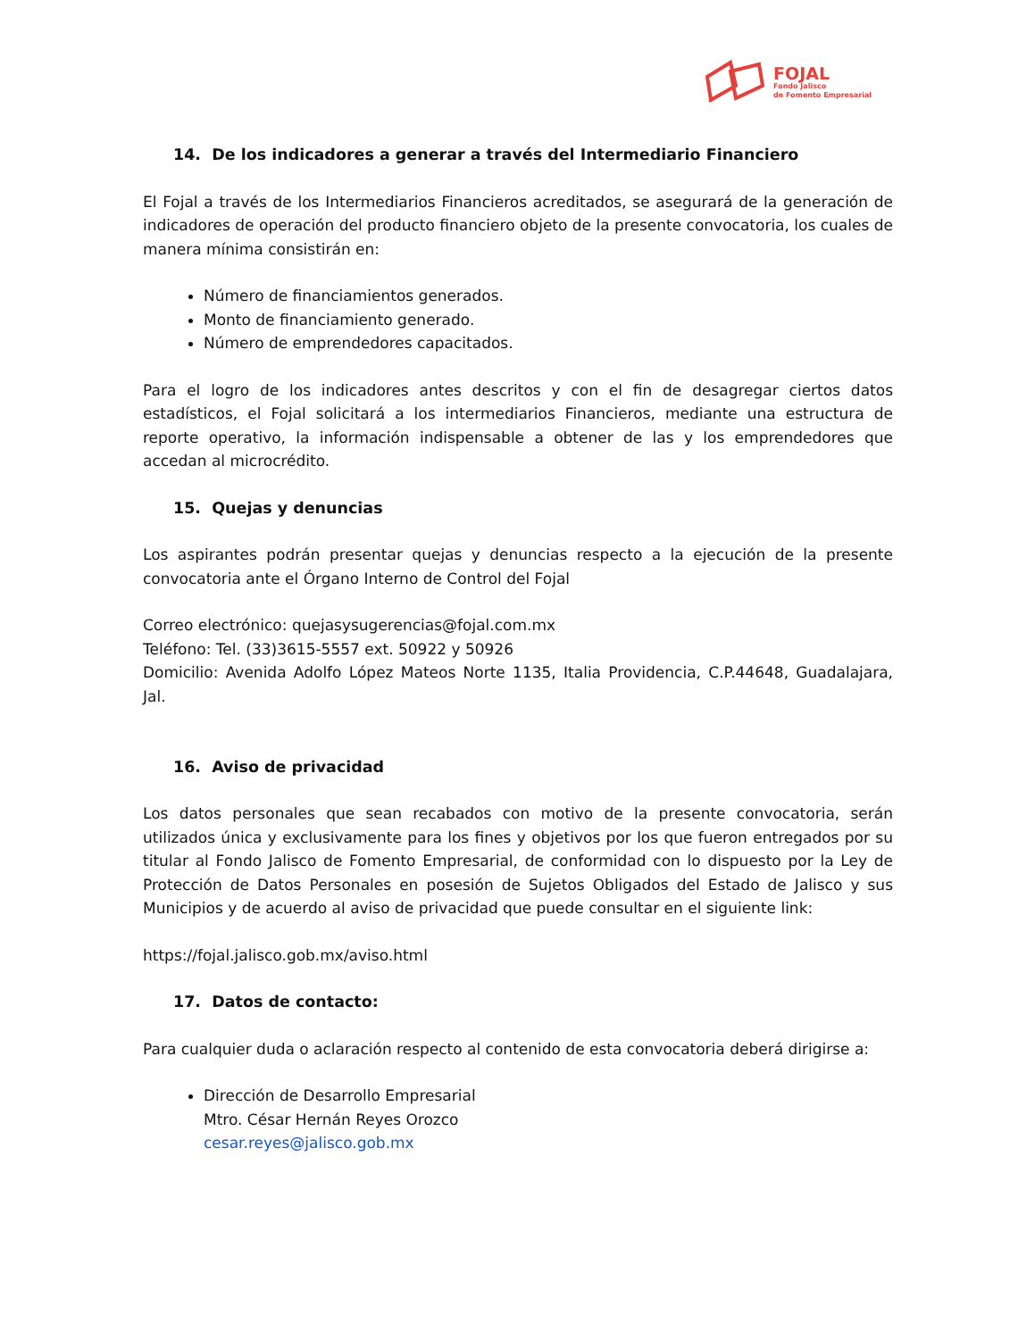FOJAL
Fondo Jalisco
de Fomento Empresarial
14. De los indicadores a generar a través del Intermediario Financiero
El Fojal a través de los Intermediarios Financieros acreditados, se asegurará de la generación de indicadores de operación del producto financiero objeto de la presente convocatoria, los cuales de manera mínima consistirán en:
Número de financiamientos generados.
Monto de financiamiento generado.
Número de emprendedores capacitados.
Para el logro de los indicadores antes descritos y con el fin de desagregar ciertos datos estadísticos, el Fojal solicitará a los intermediarios Financieros, mediante una estructura de reporte operativo, la información indispensable a obtener de las y los emprendedores que accedan al microcrédito.
15. Quejas y denuncias
Los aspirantes podrán presentar quejas y denuncias respecto a la ejecución de la presente convocatoria ante el Órgano Interno de Control del Fojal
Correo electrónico: quejasysugerencias@fojal.com.mx
Teléfono: Tel. (33)3615-5557 ext. 50922 y 50926
Domicilio: Avenida Adolfo López Mateos Norte 1135, Italia Providencia, C.P.44648, Guadalajara, Jal.
16. Aviso de privacidad
Los datos personales que sean recabados con motivo de la presente convocatoria, serán utilizados única y exclusivamente para los fines y objetivos por los que fueron entregados por su titular al Fondo Jalisco de Fomento Empresarial, de conformidad con lo dispuesto por la Ley de Protección de Datos Personales en posesión de Sujetos Obligados del Estado de Jalisco y sus Municipios y de acuerdo al aviso de privacidad que puede consultar en el siguiente link:
https://fojal.jalisco.gob.mx/aviso.html
17. Datos de contacto:
Para cualquier duda o aclaración respecto al contenido de esta convocatoria deberá dirigirse a:
Dirección de Desarrollo Empresarial
Mtro. César Hernán Reyes Orozco
cesar.reyes@jalisco.gob.mx